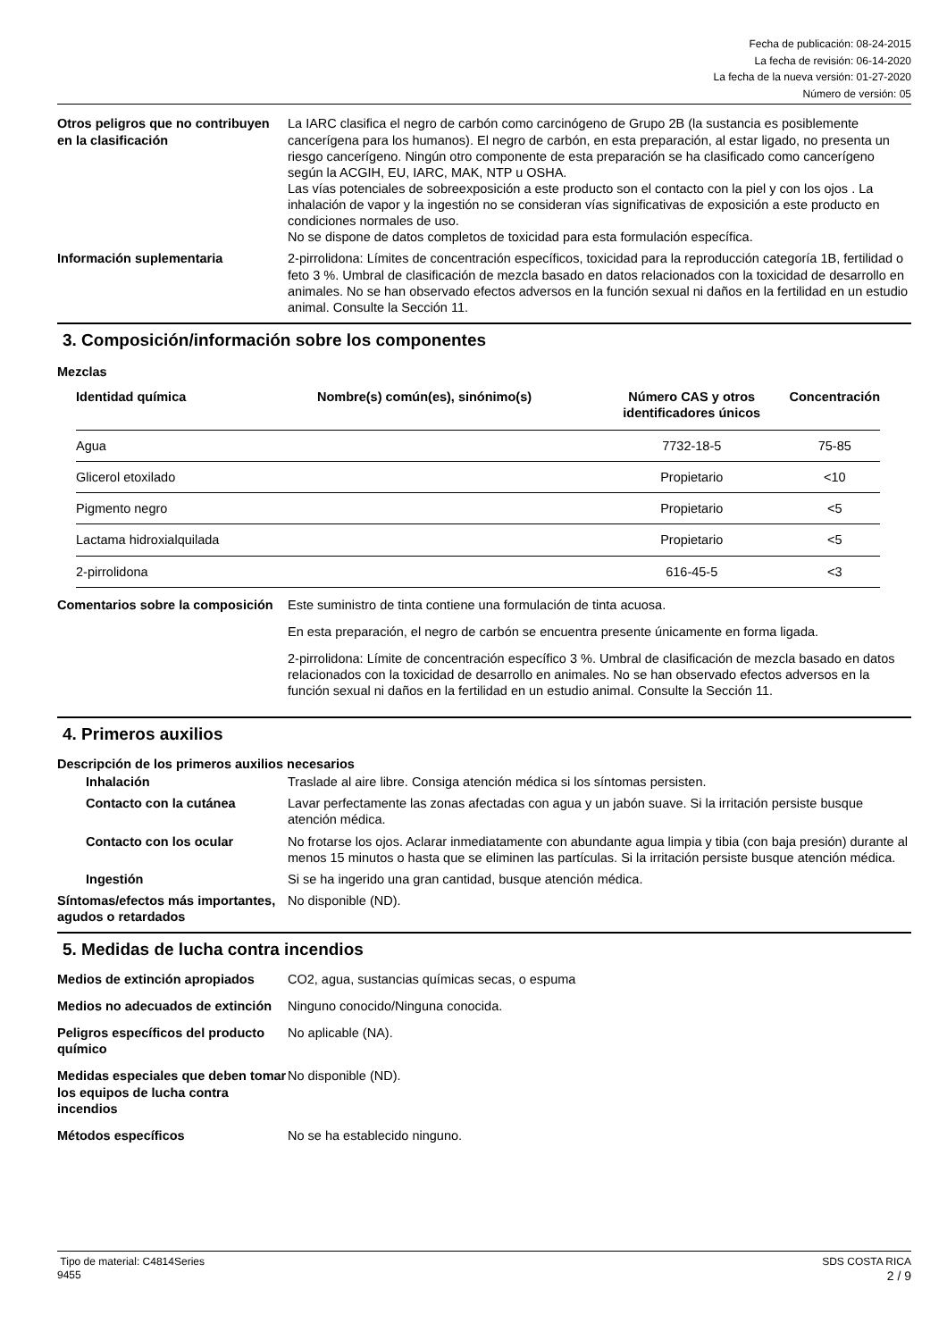Fecha de publicación: 08-24-2015
La fecha de revisión: 06-14-2020
La fecha de la nueva versión: 01-27-2020
Número de versión: 05
Otros peligros que no contribuyen en la clasificación
La IARC clasifica el negro de carbón como carcinógeno de Grupo 2B (la sustancia es posiblemente cancerígena para los humanos). El negro de carbón, en esta preparación, al estar ligado, no presenta un riesgo cancerígeno. Ningún otro componente de esta preparación se ha clasificado como cancerígeno según la ACGIH, EU, IARC, MAK, NTP u OSHA.
Las vías potenciales de sobreexposición a este producto son el contacto con la piel y con los ojos . La inhalación de vapor y la ingestión no se consideran vías significativas de exposición a este producto en condiciones normales de uso.
No se dispone de datos completos de toxicidad para esta formulación específica.
Información suplementaria 2-pirrolidona: Límites de concentración específicos, toxicidad para la reproducción categoría 1B, fertilidad o feto 3 %. Umbral de clasificación de mezcla basado en datos relacionados con la toxicidad de desarrollo en animales. No se han observado efectos adversos en la función sexual ni daños en la fertilidad en un estudio animal. Consulte la Sección 11.
3. Composición/información sobre los componentes
Mezclas
| Identidad química | Nombre(s) común(es), sinónimo(s) | Número CAS y otros identificadores únicos | Concentración |
| --- | --- | --- | --- |
| Agua | | 7732-18-5 | 75-85 |
| Glicerol etoxilado | | Propietario | <10 |
| Pigmento negro | | Propietario | <5 |
| Lactama hidroxialquilada | | Propietario | <5 |
| 2-pirrolidona | | 616-45-5 | <3 |
Comentarios sobre la composición
Este suministro de tinta contiene una formulación de tinta acuosa.
En esta preparación, el negro de carbón se encuentra presente únicamente en forma ligada.
2-pirrolidona: Límite de concentración específico 3 %. Umbral de clasificación de mezcla basado en datos relacionados con la toxicidad de desarrollo en animales. No se han observado efectos adversos en la función sexual ni daños en la fertilidad en un estudio animal. Consulte la Sección 11.
4. Primeros auxilios
Descripción de los primeros auxilios necesarios
Inhalación Traslade al aire libre. Consiga atención médica si los síntomas persisten.
Contacto con la cutánea Lavar perfectamente las zonas afectadas con agua y un jabón suave. Si la irritación persiste busque atención médica.
Contacto con los ocular No frotarse los ojos. Aclarar inmediatamente con abundante agua limpia y tibia (con baja presión) durante al menos 15 minutos o hasta que se eliminen las partículas. Si la irritación persiste busque atención médica.
Ingestión Si se ha ingerido una gran cantidad, busque atención médica.
Síntomas/efectos más importantes, agudos o retardados
No disponible (ND).
5. Medidas de lucha contra incendios
Medios de extinción apropiados
CO2, agua, sustancias químicas secas, o espuma
Medios no adecuados de extinción
Ninguno conocido/Ninguna conocida.
Peligros específicos del producto químico
No aplicable (NA).
Medidas especiales que deben tomar los equipos de lucha contra incendios
No disponible (ND).
Métodos específicos No se ha establecido ninguno.
Tipo de material: C4814Series
9455
SDS COSTA RICA
2 / 9